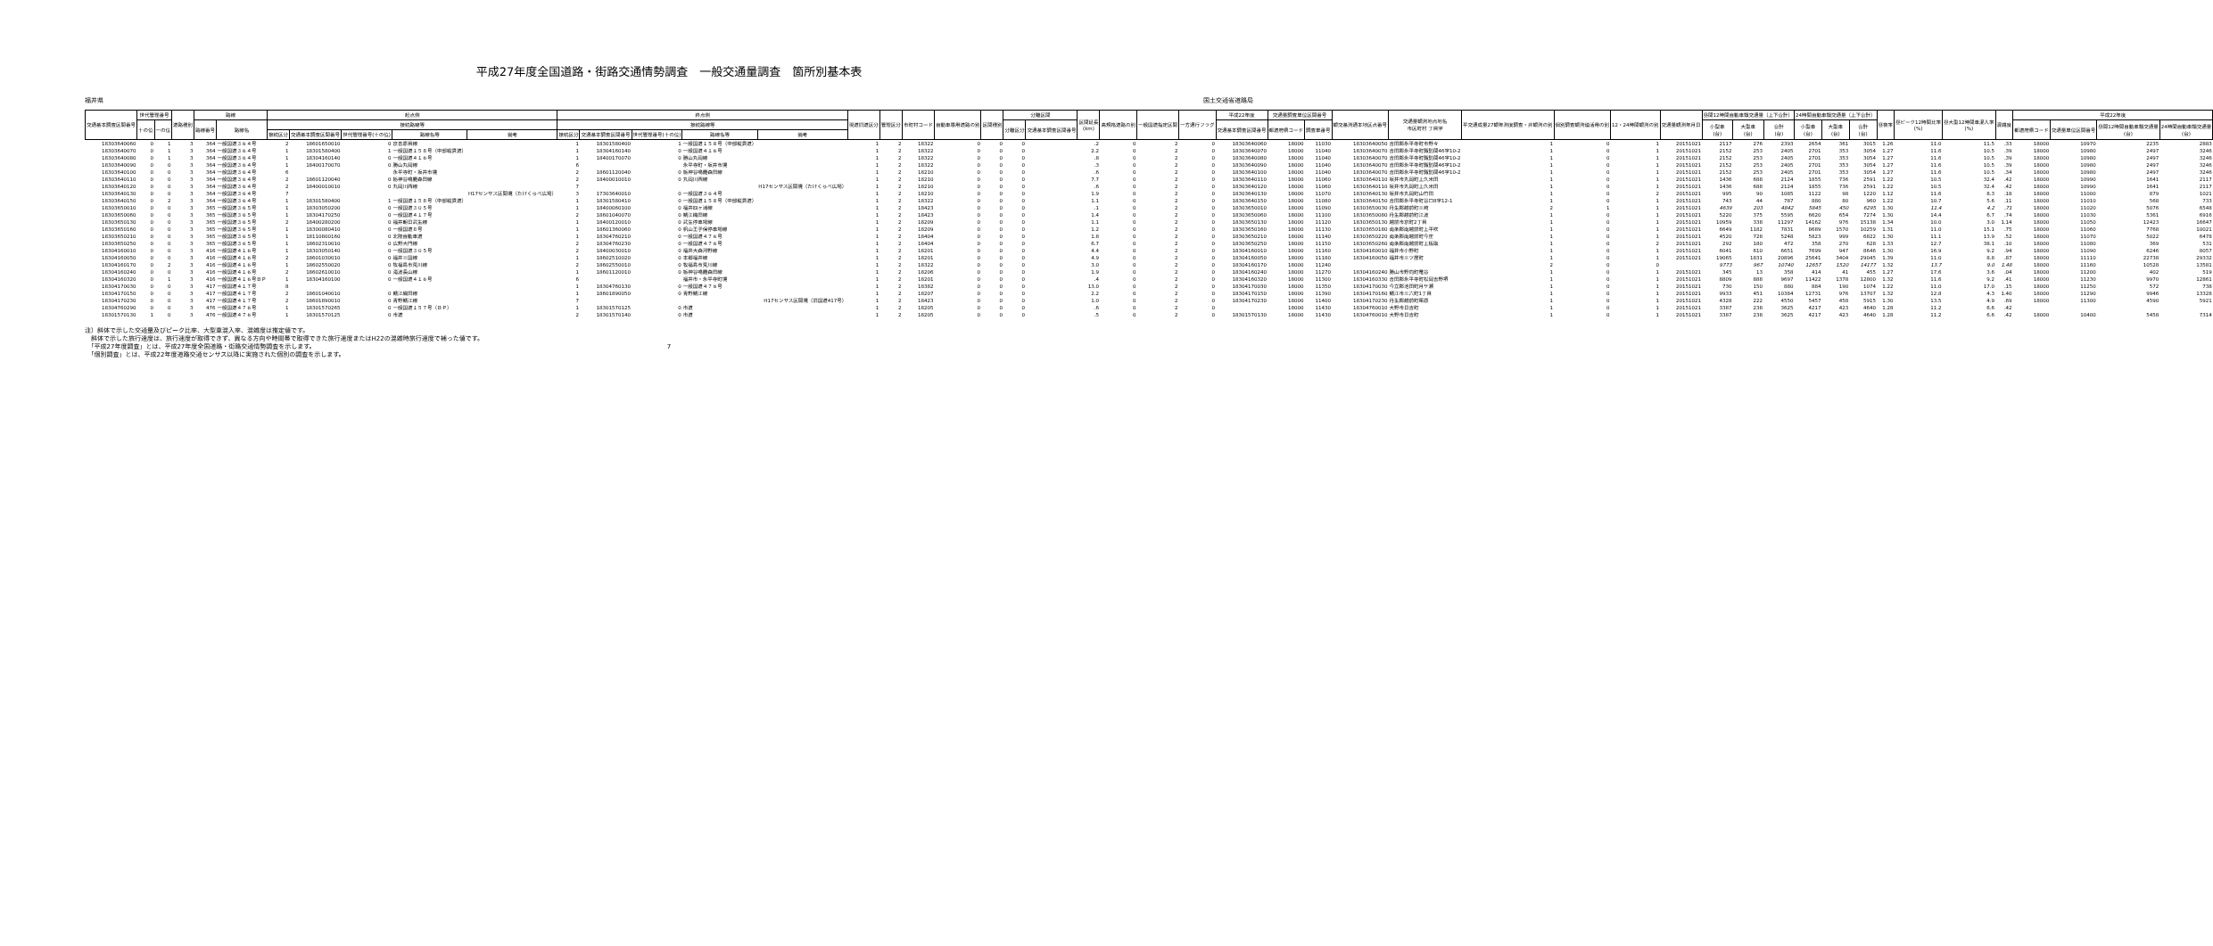平成27年度全国道路・街路交通情勢調査　一般交通量調査　箇所別基本表
福井県 国土交通省道路局
| 交通基本調査区間番号 | 世代管理番号 | | 道路種別 | 路線 | | 起点側 | | | | | 終点側 | | | | | 現道旧道区分 | 管理区分 | 市町村コード | 自動車専用道路の別 | 区間種別 | 分離区間 | | 区間延長 (km) | 高規格道路の別 | 一般国道指定区間 | 一方通行フラグ | 平成22年度 | 交通量調査単位区間番号 | | 観交基測通本地区点番号 | 交通量観測地点地名 市区町村 丁目字 | 平交通成量27観年測度調査・非観測の別 | 個別調査観測値活用の別 | 12・24時間観測の別 | 交通量観測年月日 | 昼間12時間自動車類交通量（上下合計） | | | 24時間自動車類交通量（上下合計） | | | 昼夜率 | 昼ピーク12時間比率 (%) | 昼大型12時間車混入率 (%) | 混雑度 | 平成22年度 | | | |
| --- | --- | --- | --- | --- | --- | --- | --- | --- | --- | --- | --- | --- | --- | --- | --- | --- | --- | --- | --- | --- | --- | --- | --- | --- | --- | --- | --- | --- | --- | --- | --- | --- | --- | --- | --- | --- | --- | --- | --- | --- | --- | --- | --- | --- | --- | --- | --- | --- | --- |
| | 十の位 | 一の位 | | 路線番号 | 路線名 | 接続路線等 | | | | | 接続路線等 | | | | | | | | | | 分離区分 | 交通基本調査区間番号 | | | | | 交通基本調査区間番号 | 都道府県コード | 調査単番号 | | | | | | | 小型車 (台) | 大型車 (台) | 合計 (台) | 小型車 (台) | 大型車 (台) | 合計 (台) | | | | | 都道府県コード | 交通量単位区間番号 | 昼間12時間自動車類交通量 (台) | 24時間自動車類交通量 (台) |
| | | | | | | 接続区分 | 交通基本調査区間番号 | 世代管理番号(十の位) | 路線名等 | 備考 | 接続区分 | 交通基本調査区間番号 | 世代管理番号(十の位) | 路線名等 | 備考 | | | | | | | | | | | | | | | | | | | | | | | | | | | | | | | | | | |
| 18303640060 | 0 | 1 | 3 | 364 | 一般国道３６４号 | 2 | 18601650010 | 0 | 京善原目線 | | 1 | 18301580400 | 1 | 一般国道１５８号（中部縦貫道） | | 1 | 2 | 18322 | 0 | 0 | 0 | | .2 | 0 | 2 | 0 | 18303640060 | 18000 | 11030 | 18303640050 | 吉田郡永平寺町市野々 | 1 | 0 | 1 | 20151021 | 2117 | 276 | 2393 | 2654 | 361 | 3015 | 1.26 | 11.0 | 11.5 | .33 | 18000 | 10970 | 2235 | 2883 |
| 18303640070 | 0 | 1 | 3 | 364 | 一般国道３６４号 | 1 | 18301580400 | 1 | 一般国道１５８号（中部縦貫道） | | 1 | 18304160140 | 0 | 一般国道４１６号 | | 1 | 2 | 18322 | 0 | 0 | 0 | | 2.2 | 0 | 2 | 0 | 18303640070 | 18000 | 11040 | 18303640070 | 吉田郡永平寺町諏訪間46字10-2 | 1 | 0 | 1 | 20151021 | 2152 | 253 | 2405 | 2701 | 353 | 3054 | 1.27 | 11.6 | 10.5 | .39 | 18000 | 10980 | 2497 | 3246 |
| 18303640080 | 0 | 1 | 3 | 364 | 一般国道３６４号 | 1 | 18304160140 | 0 | 一般国道４１６号 | | 1 | 18400170070 | 0 | 勝山丸岡線 | | 1 | 2 | 18322 | 0 | 0 | 0 | | .8 | 0 | 2 | 0 | 18303640080 | 18000 | 11040 | 18303640070 | 吉田郡永平寺町諏訪間46字10-2 | 1 | 0 | 1 | 20151021 | 2152 | 253 | 2405 | 2701 | 353 | 3054 | 1.27 | 11.6 | 10.5 | .39 | 18000 | 10980 | 2497 | 3246 |
| 18303640090 | 0 | 0 | 3 | 364 | 一般国道３６４号 | 1 | 18400170070 | 0 | 勝山丸岡線 | | 6 | | | 永平寺町・坂井市境 | | 1 | 2 | 18322 | 0 | 0 | 0 | | .3 | 0 | 2 | 0 | 18303640090 | 18000 | 11040 | 18303640070 | 吉田郡永平寺町諏訪間46字10-2 | 1 | 0 | 1 | 20151021 | 2152 | 253 | 2405 | 2701 | 353 | 3054 | 1.27 | 11.6 | 10.5 | .39 | 18000 | 10980 | 2497 | 3246 |
| 18303640100 | 0 | 0 | 3 | 364 | 一般国道３６４号 | 6 | | | 永平寺町・坂井市境 | | 2 | 18601120040 | 0 | 栃神谷鳴鹿森田線 | | 1 | 2 | 18210 | 0 | 0 | 0 | | .6 | 0 | 2 | 0 | 18303640100 | 18000 | 11040 | 18303640070 | 吉田郡永平寺町諏訪間46字10-2 | 1 | 0 | 1 | 20151021 | 2152 | 253 | 2405 | 2701 | 353 | 3054 | 1.27 | 11.6 | 10.5 | .34 | 18000 | 10980 | 2497 | 3246 |
| 18303640110 | 0 | 0 | 3 | 364 | 一般国道３６４号 | 2 | 18601120040 | 0 | 栃神谷鳴鹿森田線 | | 2 | 18400010010 | 0 | 丸岡川西線 | | 1 | 2 | 18210 | 0 | 0 | 0 | | 7.7 | 0 | 2 | 0 | 18303640110 | 18000 | 11060 | 18303640110 | 坂井市丸岡町上久米田 | 1 | 0 | 1 | 20151021 | 1436 | 688 | 2124 | 1855 | 736 | 2591 | 1.22 | 10.5 | 32.4 | .42 | 18000 | 10990 | 1641 | 2117 |
| 18303640120 | 0 | 0 | 3 | 364 | 一般国道３６４号 | 2 | 18400010010 | 0 | 丸岡川西線 | | 7 | | | | H17センサス区間境（たけくらべ広場） | 1 | 2 | 18210 | 0 | 0 | 0 | | .6 | 0 | 2 | 0 | 18303640120 | 18000 | 11060 | 18303640110 | 坂井市丸岡町上久米田 | 1 | 0 | 1 | 20151021 | 1436 | 688 | 2124 | 1855 | 736 | 2591 | 1.22 | 10.5 | 32.4 | .42 | 18000 | 10990 | 1641 | 2117 |
| 18303640130 | 0 | 0 | 3 | 364 | 一般国道３６４号 | 7 | | | | H17センサス区間境（たけくらべ広場） | 3 | 17303640010 | 0 | 一般国道３６４号 | | 1 | 2 | 18210 | 0 | 0 | 0 | | 1.9 | 0 | 2 | 0 | 18303640130 | 18000 | 11070 | 18303640130 | 坂井市丸岡町山竹田 | 1 | 0 | 2 | 20151021 | 995 | 90 | 1085 | 1122 | 98 | 1220 | 1.12 | 11.6 | 8.3 | .18 | 18000 | 11000 | 879 | 1021 |
| 18303640150 | 0 | 2 | 3 | 364 | 一般国道３６４号 | 1 | 18301580400 | 1 | 一般国道１５８号（中部縦貫道） | | 1 | 18301580410 | 0 | 一般国道１５８号（中部縦貫道） | | 1 | 2 | 18322 | 0 | 0 | 0 | | 1.1 | 0 | 2 | 0 | 18303640150 | 18000 | 11080 | 18303640150 | 吉田郡永平寺町谷口8字12-1 | 1 | 0 | 1 | 20151021 | 743 | 44 | 787 | 880 | 80 | 960 | 1.22 | 10.7 | 5.6 | .11 | 18000 | 11010 | 568 | 733 |
| 18303650010 | 0 | 0 | 3 | 365 | 一般国道３６５号 | 1 | 18303050200 | 0 | 一般国道３０５号 | | 1 | 18400060100 | 0 | 福井四ヶ浦線 | | 1 | 2 | 18423 | 0 | 0 | 0 | | .1 | 0 | 2 | 0 | 18303650010 | 18000 | 11090 | 18303650030 | 丹生郡越前町三崎 | 2 | 1 | 1 | 20151021 | 4639 | 203 | 4842 | 5845 | 450 | 6295 | 1.30 | 11.4 | 4.2 | .71 | 18000 | 11020 | 5076 | 6548 |
| 18303650060 | 0 | 0 | 3 | 365 | 一般国道３６５号 | 1 | 18304170250 | 0 | 一般国道４１７号 | | 2 | 18601040070 | 0 | 鯖江織田線 | | 1 | 2 | 18423 | 0 | 0 | 0 | | 1.4 | 0 | 2 | 0 | 18303650060 | 18000 | 11100 | 18303650080 | 丹生郡越前町江波 | 1 | 0 | 1 | 20151021 | 5220 | 375 | 5595 | 6620 | 654 | 7274 | 1.30 | 14.4 | 6.7 | .74 | 18000 | 11030 | 5361 | 6916 |
| 18303650130 | 0 | 0 | 3 | 365 | 一般国道３６５号 | 2 | 18400280200 | 0 | 福井朝日武生線 | | 1 | 18400120010 | 0 | 武生停車場線 | | 1 | 2 | 18209 | 0 | 0 | 0 | | 1.1 | 0 | 2 | 0 | 18303650130 | 18000 | 11120 | 18303650130 | 越前市京町2丁目 | 1 | 0 | 1 | 20151021 | 10959 | 338 | 11297 | 14162 | 976 | 15138 | 1.34 | 10.0 | 3.0 | 1.14 | 18000 | 11050 | 12423 | 16647 |
| 18303650160 | 0 | 0 | 3 | 365 | 一般国道３６５号 | 1 | 18300080410 | 0 | 一般国道８号 | | 1 | 18601360060 | 0 | 帆山王子保停車場線 | | 1 | 2 | 18209 | 0 | 0 | 0 | | 1.2 | 0 | 2 | 0 | 18303650160 | 18000 | 11130 | 18303650180 | 南条郡南越前町上平吹 | 1 | 0 | 1 | 20151021 | 6649 | 1182 | 7831 | 8689 | 1570 | 10259 | 1.31 | 11.0 | 15.1 | .75 | 18000 | 11060 | 7768 | 10021 |
| 18303650210 | 0 | 0 | 3 | 365 | 一般国道３６５号 | 1 | 18110800160 | 0 | 北陸自動車道 | | 1 | 18304760210 | 0 | 一般国道４７６号 | | 1 | 2 | 18404 | 0 | 0 | 0 | | 1.8 | 0 | 2 | 0 | 18303650210 | 18000 | 11140 | 18303650220 | 南条郡南越前町今庄 | 1 | 0 | 1 | 20151021 | 4520 | 728 | 5248 | 5823 | 999 | 6822 | 1.30 | 11.1 | 13.9 | .52 | 18000 | 11070 | 5022 | 6478 |
| 18303650250 | 0 | 0 | 3 | 365 | 一般国道３６５号 | 1 | 18602310010 | 0 | 広野大門線 | | 2 | 18304760230 | 0 | 一般国道４７６号 | | 1 | 2 | 18404 | 0 | 0 | 0 | | 6.7 | 0 | 2 | 0 | 18303650250 | 18000 | 11150 | 18303650260 | 南条郡南越前町上板取 | 1 | 0 | 2 | 20151021 | 292 | 180 | 472 | 358 | 270 | 628 | 1.33 | 12.7 | 38.1 | .10 | 18000 | 11080 | 369 | 531 |
| 18304160010 | 0 | 0 | 3 | 416 | 一般国道４１６号 | 1 | 18303050140 | 0 | 一般国道３０５号 | | 2 | 18400030010 | 0 | 福井大森河野線 | | 1 | 2 | 18201 | 0 | 0 | 0 | | 4.4 | 0 | 2 | 0 | 18304160010 | 18000 | 11160 | 18304160010 | 福井市小野町 | 1 | 0 | 1 | 20151021 | 6041 | 610 | 6651 | 7699 | 947 | 8646 | 1.30 | 16.9 | 9.2 | .94 | 18000 | 11090 | 6246 | 8057 |
| 18304160050 | 0 | 0 | 3 | 416 | 一般国道４１６号 | 2 | 18601030010 | 0 | 福井三国線 | | 1 | 18602510020 | 0 | 本郷福井線 | | 1 | 2 | 18201 | 0 | 0 | 0 | | 4.9 | 0 | 2 | 0 | 18304160050 | 18000 | 11180 | 18304160050 | 福井市三ツ屋町 | 1 | 0 | 1 | 20151021 | 19065 | 1831 | 20896 | 25641 | 3404 | 29045 | 1.39 | 11.0 | 8.8 | .87 | 18000 | 11110 | 22738 | 29332 |
| 18304160170 | 0 | 2 | 3 | 416 | 一般国道４１６号 | 1 | 18602550020 | 0 | 牧福島市荒川線 | | 2 | 18602550010 | 0 | 牧福島市荒川線 | | 1 | 2 | 18322 | 0 | 0 | 0 | | 3.0 | 0 | 2 | 0 | 18304160170 | 18000 | 11240 | | | 2 | 0 | 0 | | 9773 | 967 | 10740 | 12657 | 1520 | 14177 | 1.32 | 13.7 | 9.0 | 1.48 | 18000 | 11160 | 10528 | 13581 |
| 18304160240 | 0 | 0 | 3 | 416 | 一般国道４１６号 | 2 | 18602610010 | 0 | 滝波長山線 | | 1 | 18601120010 | 0 | 栃神谷鳴鹿森田線 | | 1 | 2 | 18206 | 0 | 0 | 0 | | 1.9 | 0 | 2 | 0 | 18304160240 | 18000 | 11270 | 18304160240 | 勝山市野向町竜谷 | 1 | 0 | 1 | 20151021 | 345 | 13 | 358 | 414 | 41 | 455 | 1.27 | 17.6 | 3.6 | .04 | 18000 | 11200 | 402 | 519 |
| 18304160320 | 0 | 1 | 3 | 416 | 一般国道４１６号ＢＰ | 1 | 18304160100 | 0 | 一般国道４１６号 | | 6 | | | 福井市・永平寺町境 | | 1 | 2 | 18201 | 0 | 0 | 0 | | .4 | 0 | 2 | 0 | 18304160320 | 18000 | 11300 | 18304160330 | 吉田郡永平寺町松岡吉野堺 | 1 | 0 | 1 | 20151021 | 8809 | 888 | 9697 | 11422 | 1378 | 12800 | 1.32 | 11.6 | 9.2 | .41 | 18000 | 11230 | 9970 | 12861 |
| 18304170030 | 0 | 0 | 3 | 417 | 一般国道４１７号 | 8 | | | | | 1 | 18304760130 | 0 | 一般国道４７６号 | | 1 | 2 | 18382 | 0 | 0 | 0 | | 13.0 | 0 | 2 | 0 | 18304170030 | 18000 | 11350 | 18304170030 | 今立郡池田町月ケ瀬 | 1 | 0 | 1 | 20151021 | 730 | 150 | 880 | 884 | 190 | 1074 | 1.22 | 11.0 | 17.0 | .15 | 18000 | 11250 | 572 | 738 |
| 18304170150 | 0 | 0 | 3 | 417 | 一般国道４１７号 | 2 | 18601040010 | 0 | 鯖江織田線 | | 1 | 18601890050 | 0 | 青野鯖江線 | | 1 | 2 | 18207 | 0 | 0 | 0 | | 2.2 | 0 | 2 | 0 | 18304170150 | 18000 | 11390 | 18304170160 | 鯖江市三六町1丁目 | 1 | 0 | 1 | 20151021 | 9933 | 451 | 10384 | 12731 | 976 | 13707 | 1.32 | 12.8 | 4.3 | 1.40 | 18000 | 11290 | 9946 | 13328 |
| 18304170230 | 0 | 0 | 3 | 417 | 一般国道４１７号 | 2 | 18601890010 | 0 | 青野鯖江線 | | 7 | | | | H17センサス区間境（旧国道417号） | 1 | 2 | 18423 | 0 | 0 | 0 | | 1.0 | 0 | 2 | 0 | 18304170230 | 18000 | 11400 | 18304170230 | 丹生郡越前町茱原 | 1 | 0 | 1 | 20151021 | 4328 | 222 | 4550 | 5457 | 458 | 5915 | 1.30 | 13.5 | 4.9 | .69 | 18000 | 11300 | 4590 | 5921 |
| 18304760290 | 0 | 0 | 3 | 476 | 一般国道４７６号 | 1 | 18301570265 | 0 | 一般国道１５７号（ＢＰ） | | 1 | 18301570125 | 0 | 市道 | | 1 | 2 | 18205 | 0 | 0 | 0 | | .6 | 0 | 2 | 0 | | 18000 | 11430 | 18304760010 | 大野市日吉町 | 1 | 0 | 1 | 20151021 | 3387 | 238 | 3625 | 4217 | 423 | 4640 | 1.28 | 11.2 | 6.6 | .42 | | | | |
| 18301570130 | 1 | 0 | 3 | 476 | 一般国道４７６号 | 1 | 18301570125 | 0 | 市道 | | 2 | 18301570140 | 0 | 市道 | | 1 | 2 | 18205 | 0 | 0 | 0 | | .5 | 0 | 2 | 0 | 18301570130 | 18000 | 11430 | 18304760010 | 大野市日吉町 | 1 | 0 | 1 | 20151021 | 3387 | 238 | 3625 | 4217 | 423 | 4640 | 1.28 | 11.2 | 6.6 | .42 | 18000 | 10400 | 5458 | 7314 |
注）斜体で示した交通量及びピーク比率、大型車混入率、混雑度は推定値です。
　斜体で示した旅行速度は、旅行速度が取得できず、異なる方向や時間帯で取得できた旅行速度またはH22の混雑時旅行速度で補った値です。
　「平成27年度調査」とは、平成27年度全国道路・街路交通情勢調査を示します。
　「個別調査」とは、平成22年度道路交通センサス以降に実施された個別の調査を示します。
7